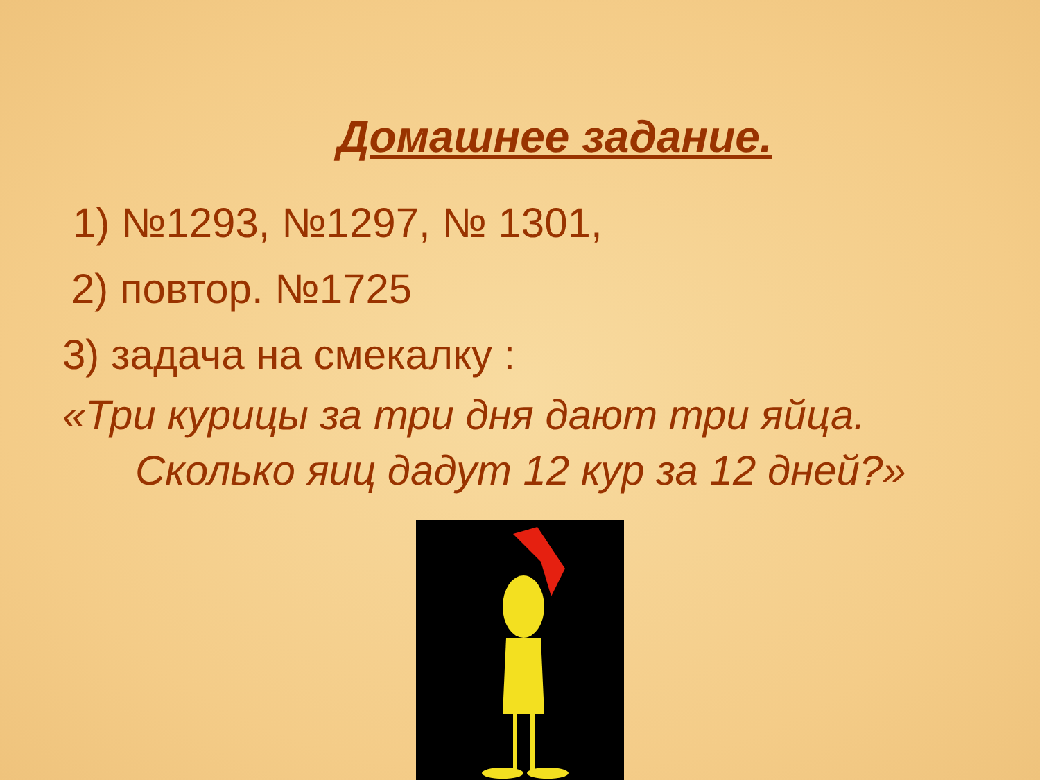Домашнее задание.
1) №1293, №1297, № 1301,
2) повтор. №1725
3) задача на смекалку :
«Три курицы за три дня дают три яйца. Сколько яиц дадут 12 кур за 12 дней?»